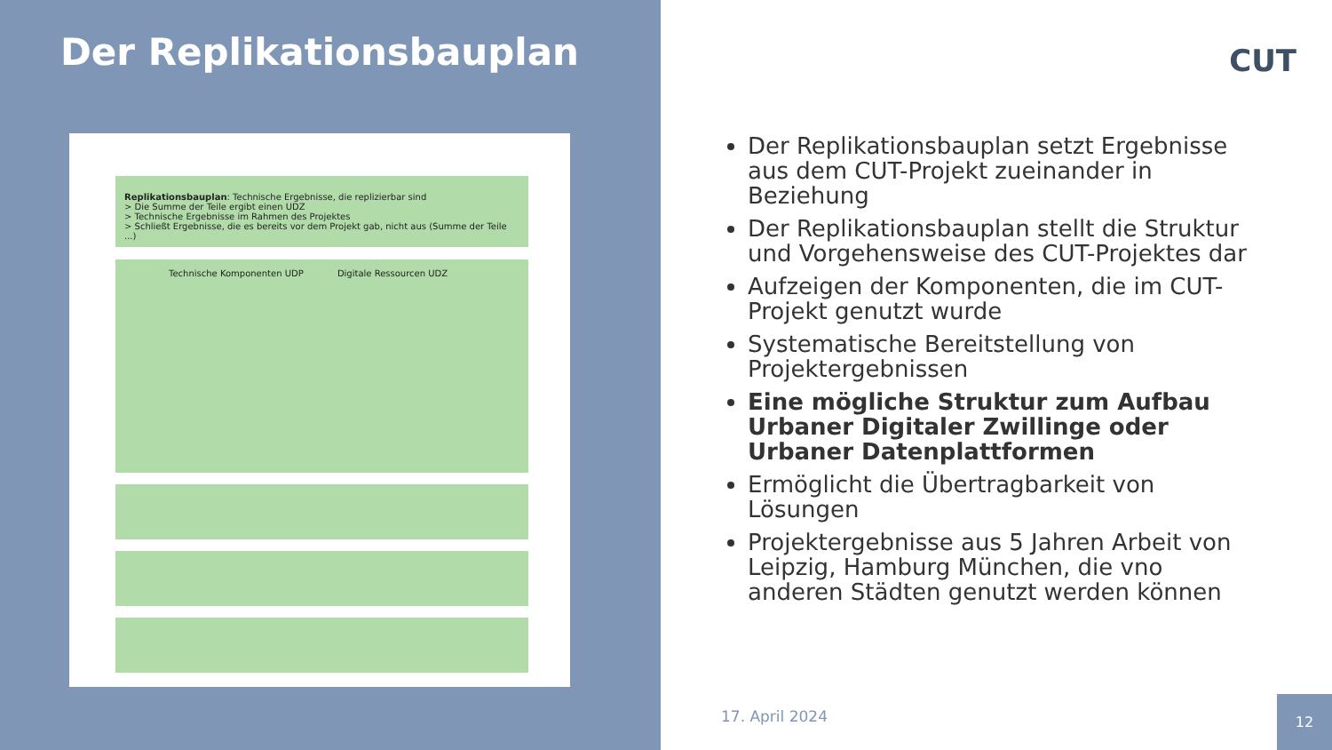Der Replikationsbauplan
Replikationsbauplan: Technische Ergebnisse, die replizierbar sind
> Die Summe der Teile ergibt einen UDZ
> Technische Ergebnisse im Rahmen des Projektes
> Schließt Ergebnisse, die es bereits vor dem Projekt gab, nicht aus (Summe der Teile ...)
Technische Komponenten UDP Digitale Ressourcen UDZ
CUT
Der Replikationsbauplan setzt Ergebnisse aus dem CUT-Projekt zueinander in Beziehung
Der Replikationsbauplan stellt die Struktur und Vorgehensweise des CUT-Projektes dar
Aufzeigen der Komponenten, die im CUT-Projekt genutzt wurde
Systematische Bereitstellung von Projektergebnissen
Eine mögliche Struktur zum Aufbau Urbaner Digitaler Zwillinge oder Urbaner Datenplattformen
Ermöglicht die Übertragbarkeit von Lösungen
Projektergebnisse aus 5 Jahren Arbeit von Leipzig, Hamburg München, die vno anderen Städten genutzt werden können
17. April 2024
12